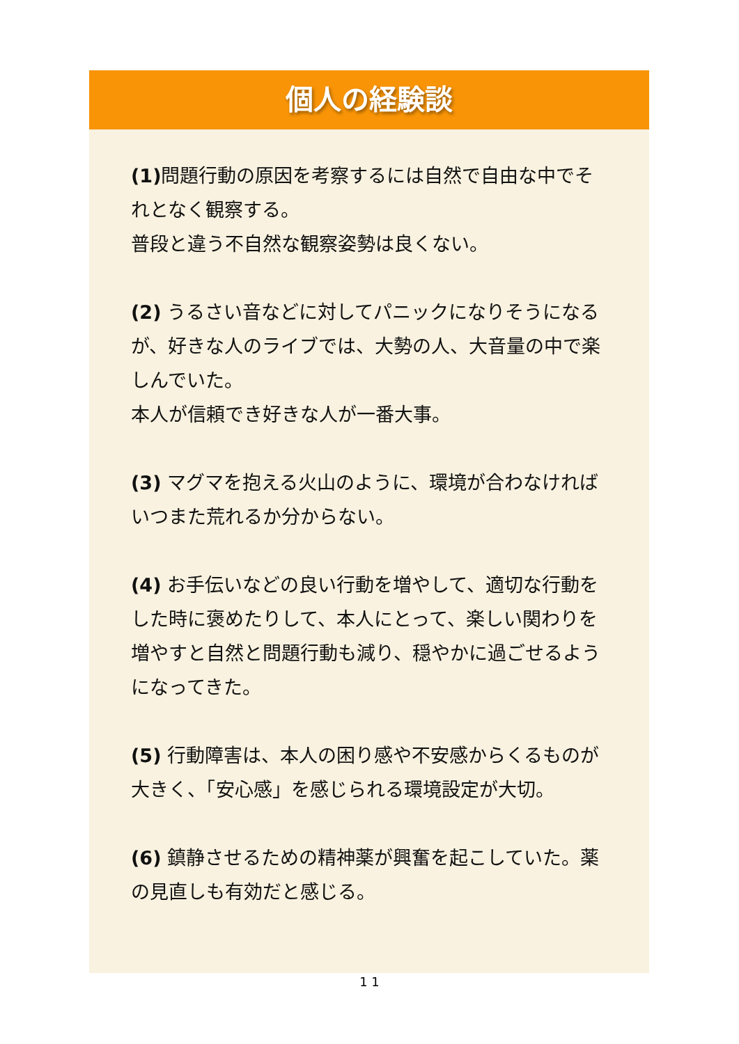個人の経験談
(1) 問題行動の原因を考察するには自然で自由な中でそれとなく観察する。
普段と違う不自然な観察姿勢は良くない。
(2) うるさい音などに対してパニックになりそうになるが、好きな人のライブでは、大勢の人、大音量の中で楽しんでいた。
本人が信頼でき好きな人が一番大事。
(3) マグマを抱える火山のように、環境が合わなければいつまた荒れるか分からない。
(4) お手伝いなどの良い行動を増やして、適切な行動をした時に褒めたりして、本人にとって、楽しい関わりを増やすと自然と問題行動も減り、穏やかに過ごせるようになってきた。
(5) 行動障害は、本人の困り感や不安感からくるものが大きく、「安心感」を感じられる環境設定が大切。
(6) 鎮静させるための精神薬が興奮を起こしていた。薬の見直しも有効だと感じる。
1 1